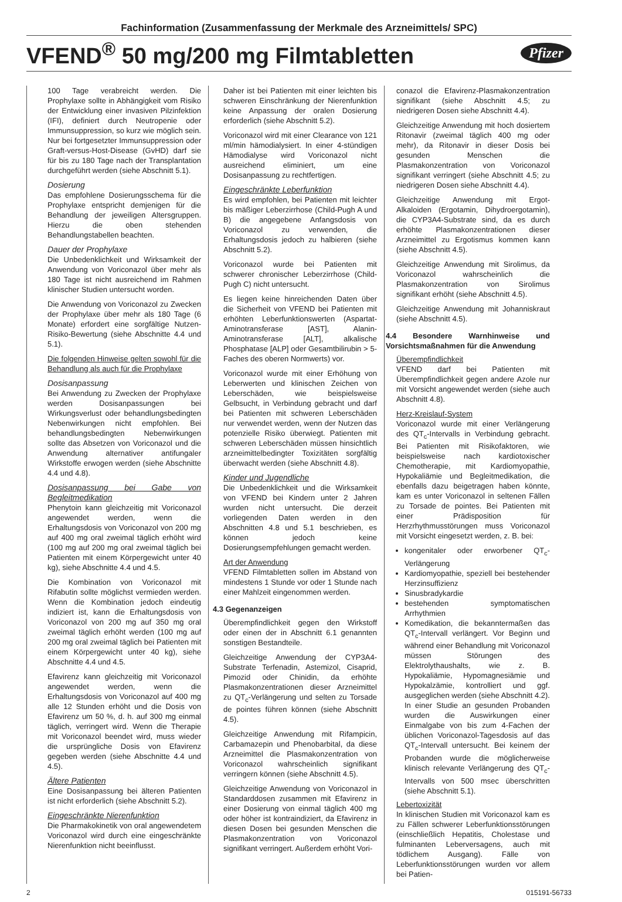Fachinformation (Zusammenfassung der Merkmale des Arzneimittels/ SPC)
VFEND<sup>®</sup> 50 mg/200 mg Filmtabletten
Pfizer
100 Tage verabreicht werden. Die Prophylaxe sollte in Abhängigkeit vom Risiko der Entwicklung einer invasiven Pilzinfektion (IFI), definiert durch Neutropenie oder Immunsuppression, so kurz wie möglich sein. Nur bei fortgesetzter Immunsuppression oder Graft-versus-Host-Disease (GvHD) darf sie für bis zu 180 Tage nach der Transplantation durchgeführt werden (siehe Abschnitt 5.1).
Dosierung
Das empfohlene Dosierungsschema für die Prophylaxe entspricht demjenigen für die Behandlung der jeweiligen Altersgruppen. Hierzu die oben stehenden Behandlungstabellen beachten.
Dauer der Prophylaxe
Die Unbedenklichkeit und Wirksamkeit der Anwendung von Voriconazol über mehr als 180 Tage ist nicht ausreichend im Rahmen klinischer Studien untersucht worden.
Die Anwendung von Voriconazol zu Zwecken der Prophylaxe über mehr als 180 Tage (6 Monate) erfordert eine sorgfältige Nutzen-Risiko-Bewertung (siehe Abschnitte 4.4 und 5.1).
Die folgenden Hinweise gelten sowohl für die Behandlung als auch für die Prophylaxe
Dosisanpassung
Bei Anwendung zu Zwecken der Prophylaxe werden Dosisanpassungen bei Wirkungsverlust oder behandlungsbedingten Nebenwirkungen nicht empfohlen. Bei behandlungsbedingten Nebenwirkungen sollte das Absetzen von Voriconazol und die Anwendung alternativer antifungaler Wirkstoffe erwogen werden (siehe Abschnitte 4.4 und 4.8).
Dosisanpassung bei Gabe von Begleitmedikation
Phenytoin kann gleichzeitig mit Voriconazol angewendet werden, wenn die Erhaltungsdosis von Voriconazol von 200 mg auf 400 mg oral zweimal täglich erhöht wird (100 mg auf 200 mg oral zweimal täglich bei Patienten mit einem Körpergewicht unter 40 kg), siehe Abschnitte 4.4 und 4.5.
Die Kombination von Voriconazol mit Rifabutin sollte möglichst vermieden werden. Wenn die Kombination jedoch eindeutig indiziert ist, kann die Erhaltungsdosis von Voriconazol von 200 mg auf 350 mg oral zweimal täglich erhöht werden (100 mg auf 200 mg oral zweimal täglich bei Patienten mit einem Körpergewicht unter 40 kg), siehe Abschnitte 4.4 und 4.5.
Efavirenz kann gleichzeitig mit Voriconazol angewendet werden, wenn die Erhaltungsdosis von Voriconazol auf 400 mg alle 12 Stunden erhöht und die Dosis von Efavirenz um 50 %, d. h. auf 300 mg einmal täglich, verringert wird. Wenn die Therapie mit Voriconazol beendet wird, muss wieder die ursprüngliche Dosis von Efavirenz gegeben werden (siehe Abschnitte 4.4 und 4.5).
Ältere Patienten
Eine Dosisanpassung bei älteren Patienten ist nicht erforderlich (siehe Abschnitt 5.2).
Eingeschränkte Nierenfunktion
Die Pharmakokinetik von oral angewendetem Voriconazol wird durch eine eingeschränkte Nierenfunktion nicht beeinflusst.
Daher ist bei Patienten mit einer leichten bis schweren Einschränkung der Nierenfunktion keine Anpassung der oralen Dosierung erforderlich (siehe Abschnitt 5.2).
Voriconazol wird mit einer Clearance von 121 ml/min hämodialysiert. In einer 4-stündigen Hämodialyse wird Voriconazol nicht ausreichend eliminiert, um eine Dosisanpassung zu rechtfertigen.
Eingeschränkte Leberfunktion
Es wird empfohlen, bei Patienten mit leichter bis mäßiger Leberzirrhose (Child-Pugh A und B) die angegebene Anfangsdosis von Voriconazol zu verwenden, die Erhaltungsdosis jedoch zu halbieren (siehe Abschnitt 5.2).
Voriconazol wurde bei Patienten mit schwerer chronischer Leberzirrhose (Child-Pugh C) nicht untersucht.
Es liegen keine hinreichenden Daten über die Sicherheit von VFEND bei Patienten mit erhöhten Leberfunktionswerten (Aspartat-Aminotransferase [AST], Alanin-Aminotransferase [ALT], alkalische Phosphatase [ALP] oder Gesamtbilirubin > 5-Faches des oberen Normwerts) vor.
Voriconazol wurde mit einer Erhöhung von Leberwerten und klinischen Zeichen von Leberschäden, wie beispielsweise Gelbsucht, in Verbindung gebracht und darf bei Patienten mit schweren Leberschäden nur verwendet werden, wenn der Nutzen das potenzielle Risiko überwiegt. Patienten mit schweren Leberschäden müssen hinsichtlich arzneimittelbedingter Toxizitäten sorgfältig überwacht werden (siehe Abschnitt 4.8).
Kinder und Jugendliche
Die Unbedenklichkeit und die Wirksamkeit von VFEND bei Kindern unter 2 Jahren wurden nicht untersucht. Die derzeit vorliegenden Daten werden in den Abschnitten 4.8 und 5.1 beschrieben, es können jedoch keine Dosierungsempfehlungen gemacht werden.
Art der Anwendung
VFEND Filmtabletten sollen im Abstand von mindestens 1 Stunde vor oder 1 Stunde nach einer Mahlzeit eingenommen werden.
4.3 Gegenanzeigen
Überempfindlichkeit gegen den Wirkstoff oder einen der in Abschnitt 6.1 genannten sonstigen Bestandteile.
Gleichzeitige Anwendung der CYP3A4-Substrate Terfenadin, Astemizol, Cisaprid, Pimozid oder Chinidin, da erhöhte Plasmakonzentrationen dieser Arzneimittel zu QT<sub>c</sub>-Verlängerung und selten zu Torsade de pointes führen können (siehe Abschnitt 4.5).
Gleichzeitige Anwendung mit Rifampicin, Carbamazepin und Phenobarbital, da diese Arzneimittel die Plasmakonzentration von Voriconazol wahrscheinlich signifikant verringern können (siehe Abschnitt 4.5).
Gleichzeitige Anwendung von Voriconazol in Standarddosen zusammen mit Efavirenz in einer Dosierung von einmal täglich 400 mg oder höher ist kontraindiziert, da Efavirenz in diesen Dosen bei gesunden Menschen die Plasmakonzentration von Voriconazol signifikant verringert. Außerdem erhöht Vori-
conazol die Efavirenz-Plasmakonzentration signifikant (siehe Abschnitt 4.5; zu niedrigeren Dosen siehe Abschnitt 4.4).
Gleichzeitige Anwendung mit hoch dosiertem Ritonavir (zweimal täglich 400 mg oder mehr), da Ritonavir in dieser Dosis bei gesunden Menschen die Plasmakonzentration von Voriconazol signifikant verringert (siehe Abschnitt 4.5; zu niedrigeren Dosen siehe Abschnitt 4.4).
Gleichzeitige Anwendung mit Ergot-Alkaloiden (Ergotamin, Dihydroergotamin), die CYP3A4-Substrate sind, da es durch erhöhte Plasmakonzentrationen dieser Arzneimittel zu Ergotismus kommen kann (siehe Abschnitt 4.5).
Gleichzeitige Anwendung mit Sirolimus, da Voriconazol wahrscheinlich die Plasmakonzentration von Sirolimus signifikant erhöht (siehe Abschnitt 4.5).
Gleichzeitige Anwendung mit Johanniskraut (siehe Abschnitt 4.5).
4.4 Besondere Warnhinweise und Vorsichtsmaßnahmen für die Anwendung
Überempfindlichkeit
VFEND darf bei Patienten mit Überempfindlichkeit gegen andere Azole nur mit Vorsicht angewendet werden (siehe auch Abschnitt 4.8).
Herz-Kreislauf-System
Voriconazol wurde mit einer Verlängerung des QT<sub>c</sub>-Intervalls in Verbindung gebracht. Bei Patienten mit Risikofaktoren, wie beispielsweise nach kardiotoxischer Chemotherapie, mit Kardiomyopathie, Hypokaliämie und Begleitmedikation, die ebenfalls dazu beigetragen haben könnte, kam es unter Voriconazol in seltenen Fällen zu Torsade de pointes. Bei Patienten mit einer Prädisposition für Herzrhythmusstörungen muss Voriconazol mit Vorsicht eingesetzt werden, z. B. bei:
kongenitaler oder erworbener QT<sub>c</sub>-Verlängerung
Kardiomyopathie, speziell bei bestehender Herzinsuffizienz
Sinusbradykardie
bestehenden symptomatischen Arrhythmien
Komedikation, die bekanntermaßen das QT<sub>c</sub>-Intervall verlängert. Vor Beginn und während einer Behandlung mit Voriconazol müssen Störungen des Elektrolythaushalts, wie z. B. Hypokaliämie, Hypomagnesiämie und Hypokalzämie, kontrolliert und ggf. ausgeglichen werden (siehe Abschnitt 4.2). In einer Studie an gesunden Probanden wurden die Auswirkungen einer Einmalgabe von bis zum 4-Fachen der üblichen Voriconazol-Tagesdosis auf das QT<sub>c</sub>-Intervall untersucht. Bei keinem der Probanden wurde die möglicherweise klinisch relevante Verlängerung des QT<sub>c</sub>-Intervalls von 500 msec überschritten (siehe Abschnitt 5.1).
Lebertoxizität
In klinischen Studien mit Voriconazol kam es zu Fällen schwerer Leberfunktionsstörungen (einschließlich Hepatitis, Cholestase und fulminanten Leberversagens, auch mit tödlichem Ausgang). Fälle von Leberfunktionsstörungen wurden vor allem bei Patien-
2 015191-56733